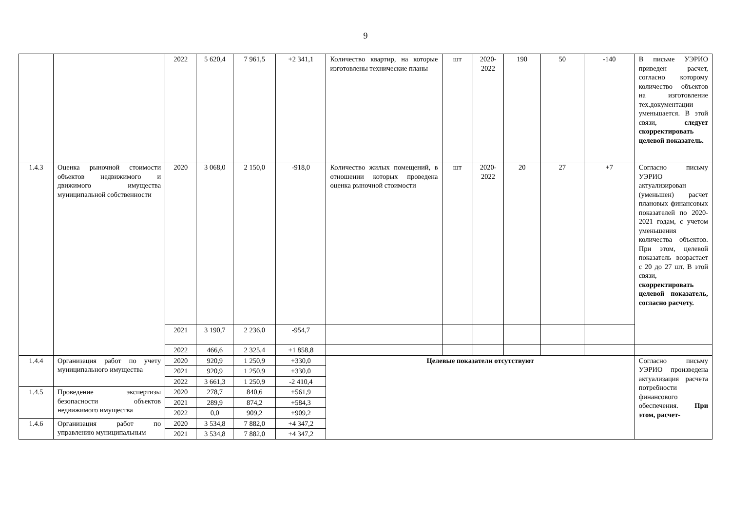9
| | | 2022 | 5 620,4 | 7 961,5 | +2 341,1 | Количество квартир, на которые изготовлены технические планы | шт | 2020-2022 | 190 | 50 | -140 | В письме УЭРИО приведен расчет, согласно которому количество объектов на изготовление тех.документации уменьшается. В этой связи, следует скорректировать целевой показатель. |
| 1.4.3 | Оценка рыночной стоимости объектов недвижимого и движимого имущества муниципальной собственности | 2020 | 3 068,0 | 2 150,0 | -918,0 | Количество жилых помещений, в отношении которых проведена оценка рыночной стоимости | шт | 2020-2022 | 20 | 27 | +7 | Согласно письму УЭРИО актуализирован (уменьшен) расчет плановых финансовых показателей по 2020-2021 годам, с учетом уменьшения количества объектов. При этом, целевой показатель возрастает с 20 до 27 шт. В этой связи, скорректировать целевой показатель, согласно расчету. |
| | | 2021 | 3 190,7 | 2 236,0 | -954,7 | | | | | | | |
| | | 2022 | 466,6 | 2 325,4 | +1 858,8 | | | | | | | |
| 1.4.4 | Организация работ по учету муниципального имущества | 2020 | 920,9 | 1 250,9 | +330,0 | Целевые показатели отсутствуют | | | | | | Согласно письму УЭРИО произведена актуализация расчета потребности финансового обеспечения. При этом, расчет- |
| | | 2021 | 920,9 | 1 250,9 | +330,0 | | | | | | | |
| | | 2022 | 3 661,3 | 1 250,9 | -2 410,4 | | | | | | | |
| 1.4.5 | Проведение экспертизы безопасности объектов недвижимого имущества | 2020 | 278,7 | 840,6 | +561,9 | | | | | | | |
| | | 2021 | 289,9 | 874,2 | +584,3 | | | | | | | |
| | | 2022 | 0,0 | 909,2 | +909,2 | | | | | | | |
| 1.4.6 | Организация работ по управлению муниципальным | 2020 | 3 534,8 | 7 882,0 | +4 347,2 | | | | | | | |
| | | 2021 | 3 534,8 | 7 882,0 | +4 347,2 | | | | | | | |